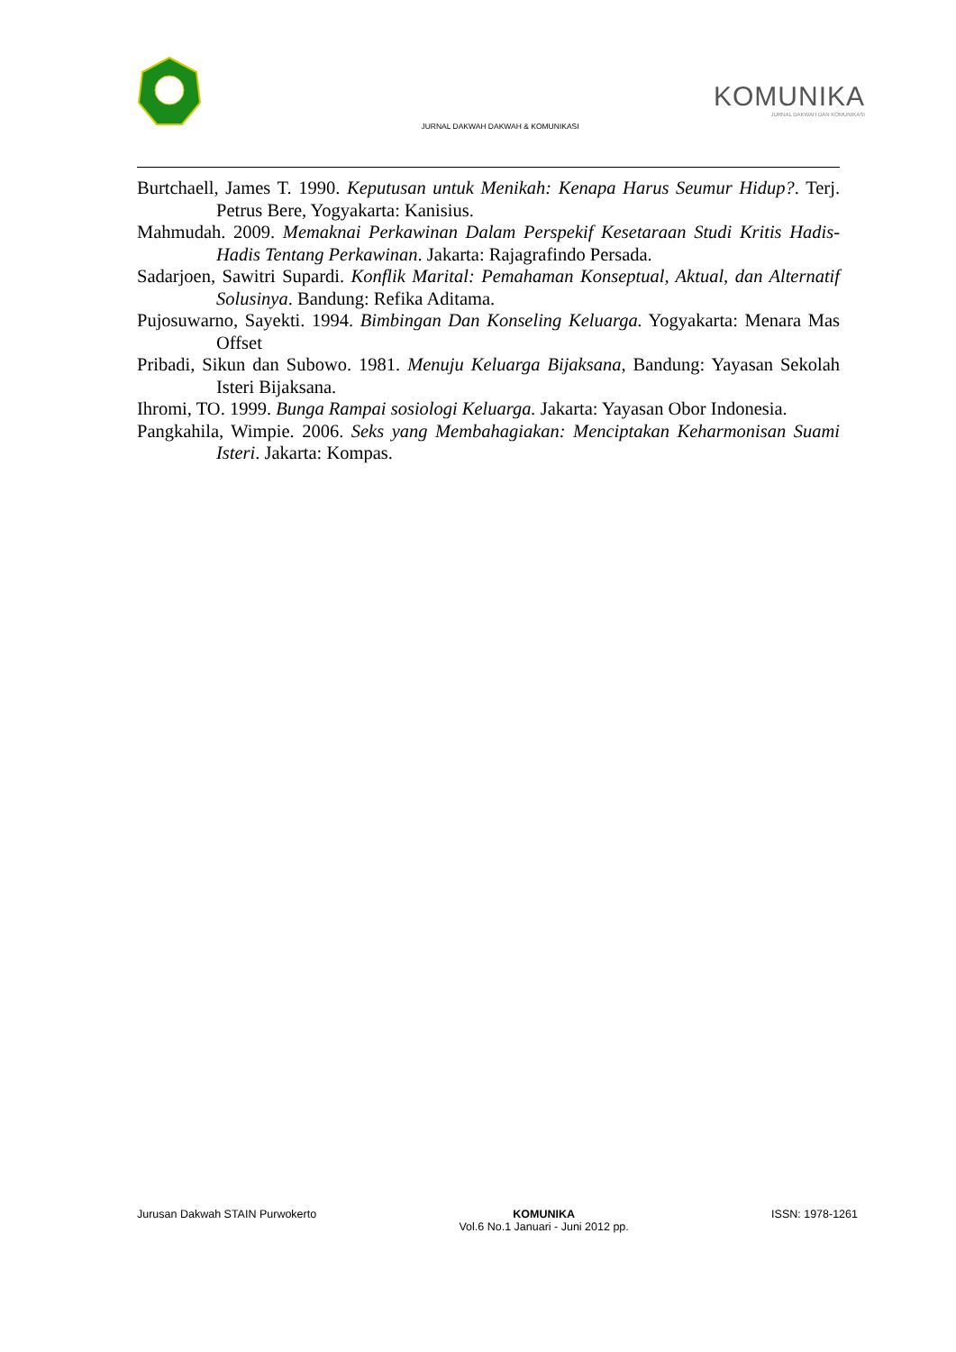JURNAL DAKWAH DAKWAH & KOMUNIKASI
KOMUNIKA
JURNAL DAKWAH DAN KOMUNIKASI
Burtchaell, James T. 1990. Keputusan untuk Menikah: Kenapa Harus Seumur Hidup?. Terj. Petrus Bere, Yogyakarta: Kanisius.
Mahmudah. 2009. Memaknai Perkawinan Dalam Perspekif Kesetaraan Studi Kritis Hadis-Hadis Tentang Perkawinan. Jakarta: Rajagrafindo Persada.
Sadarjoen, Sawitri Supardi. Konflik Marital: Pemahaman Konseptual, Aktual, dan Alternatif Solusinya. Bandung: Refika Aditama.
Pujosuwarno, Sayekti. 1994. Bimbingan Dan Konseling Keluarga. Yogyakarta: Menara Mas Offset
Pribadi, Sikun dan Subowo. 1981. Menuju Keluarga Bijaksana, Bandung: Yayasan Sekolah Isteri Bijaksana.
Ihromi, TO. 1999. Bunga Rampai sosiologi Keluarga. Jakarta: Yayasan Obor Indonesia.
Pangkahila, Wimpie. 2006. Seks yang Membahagiakan: Menciptakan Keharmonisan Suami Isteri. Jakarta: Kompas.
Jurusan Dakwah STAIN Purwokerto
KOMUNIKA
Vol.6 No.1 Januari - Juni 2012 pp.
ISSN: 1978-1261